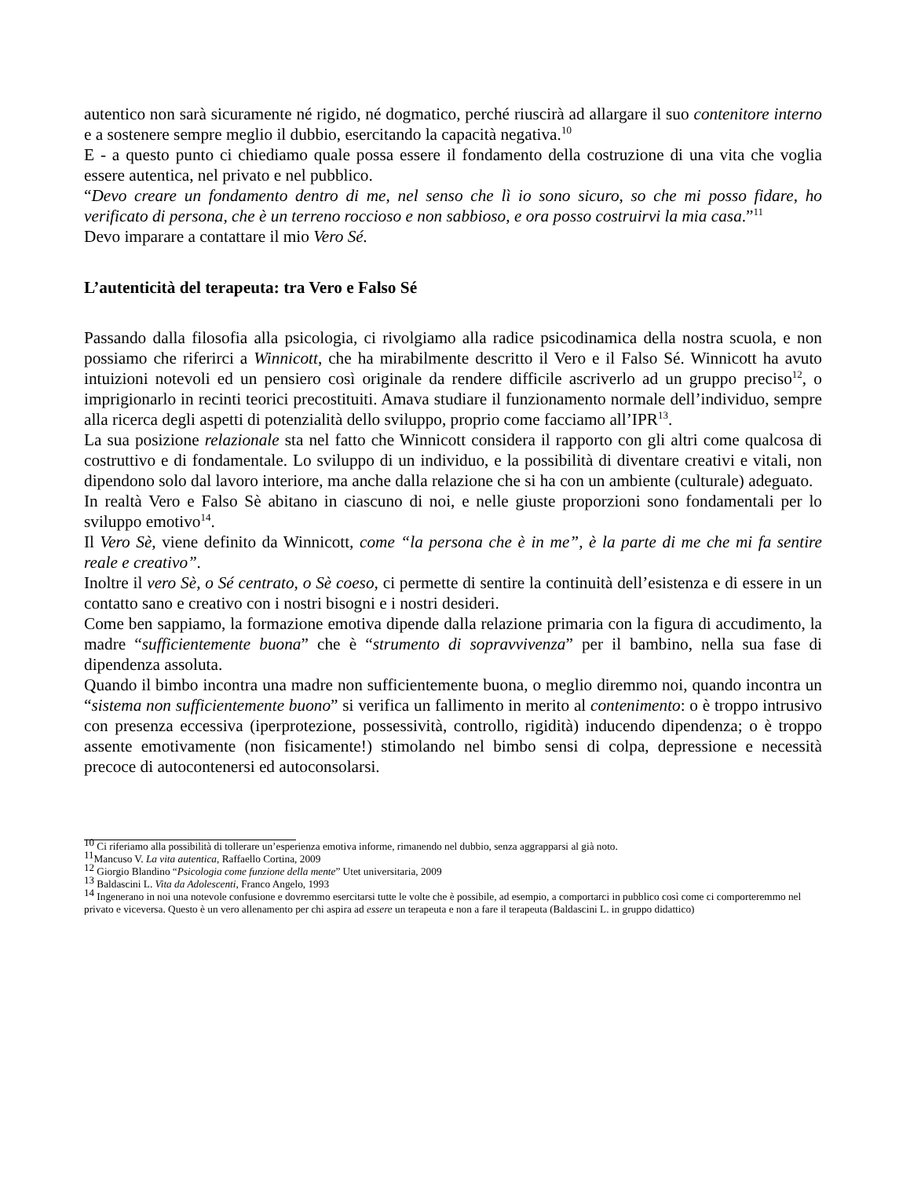autentico non sarà sicuramente né rigido, né dogmatico, perché riuscirà ad allargare il suo contenitore interno e a sostenere sempre meglio il dubbio, esercitando la capacità negativa.<sup>10</sup>
E - a questo punto ci chiediamo quale possa essere il fondamento della costruzione di una vita che voglia essere autentica, nel privato e nel pubblico.
“Devo creare un fondamento dentro di me, nel senso che lì io sono sicuro, so che mi posso fidare, ho verificato di persona, che è un terreno roccioso e non sabbioso, e ora posso costruirvi la mia casa.”<sup>11</sup>
Devo imparare a contattare il mio Vero Sé.
L’autenticità del terapeuta: tra Vero e Falso Sé
Passando dalla filosofia alla psicologia, ci rivolgiamo alla radice psicodinamica della nostra scuola, e non possiamo che riferirci a Winnicott, che ha mirabilmente descritto il Vero e il Falso Sé. Winnicott ha avuto intuizioni notevoli ed un pensiero così originale da rendere difficile ascriverlo ad un gruppo preciso<sup>12</sup>, o imprigionarlo in recinti teorici precostituiti. Amava studiare il funzionamento normale dell’individuo, sempre alla ricerca degli aspetti di potenzialità dello sviluppo, proprio come facciamo all’IPR<sup>13</sup>.
La sua posizione relazionale sta nel fatto che Winnicott considera il rapporto con gli altri come qualcosa di costruttivo e di fondamentale. Lo sviluppo di un individuo, e la possibilità di diventare creativi e vitali, non dipendono solo dal lavoro interiore, ma anche dalla relazione che si ha con un ambiente (culturale) adeguato.
In realtà Vero e Falso Sè abitano in ciascuno di noi, e nelle giuste proporzioni sono fondamentali per lo sviluppo emotivo<sup>14</sup>.
Il Vero Sè, viene definito da Winnicott, come “la persona che è in me”, è la parte di me che mi fa sentire reale e creativo”.
Inoltre il vero Sè, o Sé centrato, o Sè coeso, ci permette di sentire la continuità dell’esistenza e di essere in un contatto sano e creativo con i nostri bisogni e i nostri desideri.
Come ben sappiamo, la formazione emotiva dipende dalla relazione primaria con la figura di accudimento, la madre “sufficientemente buona” che è “strumento di sopravvivenza” per il bambino, nella sua fase di dipendenza assoluta.
Quando il bimbo incontra una madre non sufficientemente buona, o meglio diremmo noi, quando incontra un “sistema non sufficientemente buono” si verifica un fallimento in merito al contenimento: o è troppo intrusivo con presenza eccessiva (iperprotezione, possessività, controllo, rigidità) inducendo dipendenza; o è troppo assente emotivamente (non fisicamente!) stimolando nel bimbo sensi di colpa, depressione e necessità precoce di autocontenersi ed autoconsolarsi.
<sup>10</sup> Ci riferiamo alla possibilità di tollerare un’esperienza emotiva informe, rimanendo nel dubbio, senza aggrapparsi al già noto.
<sup>11</sup> Mancuso V. La vita autentica, Raffaello Cortina, 2009
<sup>12</sup> Giorgio Blandino “Psicologia come funzione della mente” Utet universitaria, 2009
<sup>13</sup> Baldascini L. Vita da Adolescenti, Franco Angelo, 1993
<sup>14</sup> Ingenerano in noi una notevole confusione e dovremmo esercitarsi tutte le volte che è possibile, ad esempio, a comportarci in pubblico così come ci comporteremmo nel privato e viceversa. Questo è un vero allenamento per chi aspira ad essere un terapeuta e non a fare il terapeuta (Baldascini L. in gruppo didattico)